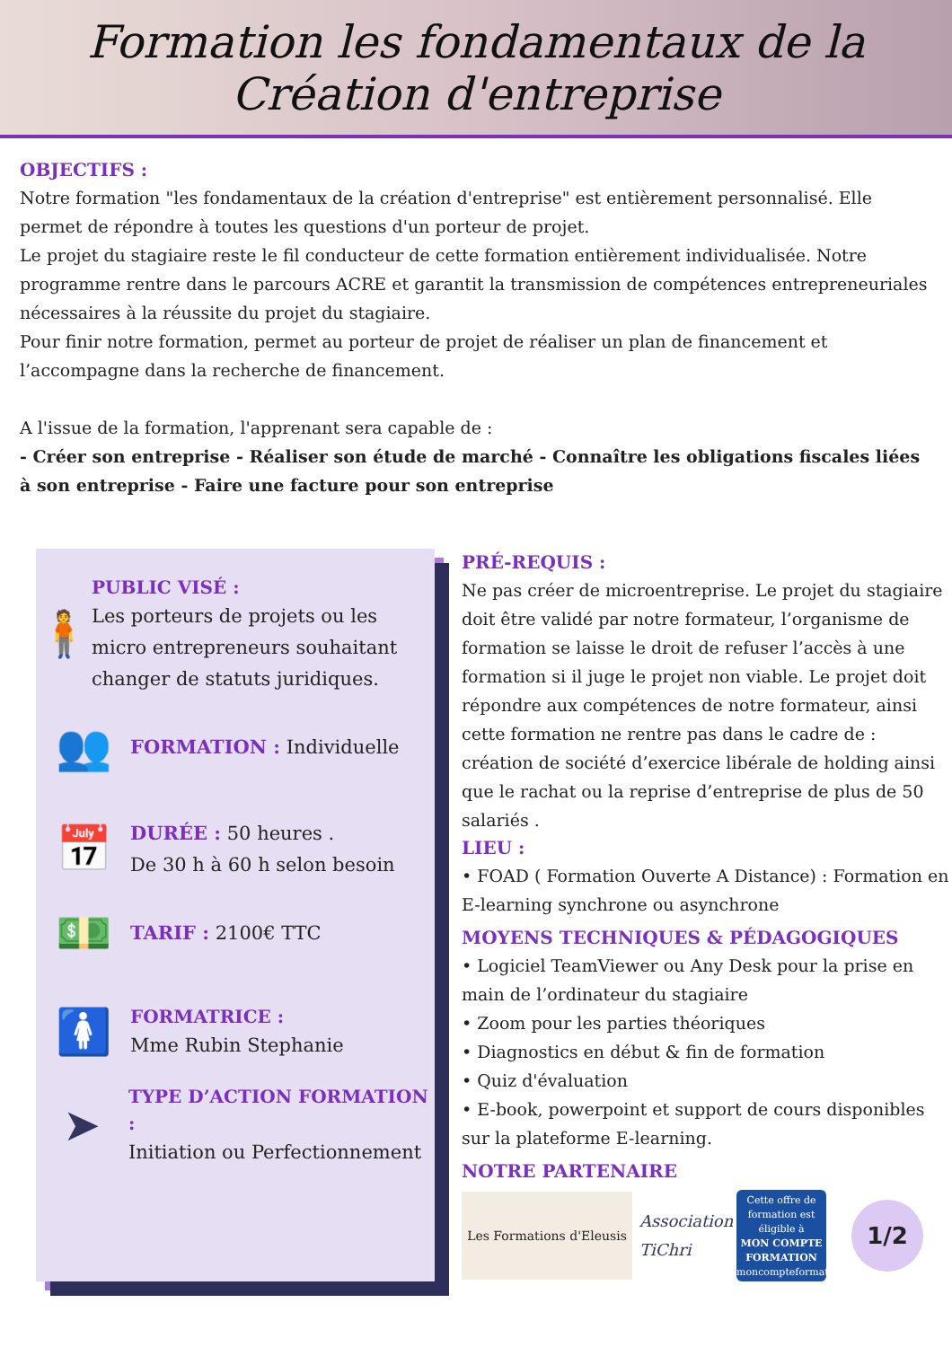Formation les fondamentaux de la
Création d'entreprise
OBJECTIFS :
Notre formation "les fondamentaux de la création d'entreprise" est entièrement personnalisé. Elle permet de répondre à toutes les questions d'un porteur de projet.
Le projet du stagiaire reste le fil conducteur de cette formation entièrement individualisée. Notre programme rentre dans le parcours ACRE et garantit la transmission de compétences entrepreneuriales nécessaires à la réussite du projet du stagiaire.
Pour finir notre formation, permet au porteur de projet de réaliser un plan de financement et l’accompagne dans la recherche de financement.
A l'issue de la formation, l'apprenant sera capable de :
- Créer son entreprise - Réaliser son étude de marché - Connaître les obligations fiscales liées à son entreprise - Faire une facture pour son entreprise
🧍
PUBLIC VISÉ :
Les porteurs de projets ou les micro entrepreneurs souhaitant changer de statuts juridiques.
👥
FORMATION : Individuelle
📅
DURÉE : 50 heures .
De 30 h à 60 h selon besoin
💵
TARIF : 2100€ TTC
🚺
FORMATRICE :
Mme Rubin Stephanie
➤
TYPE D’ACTION FORMATION :
Initiation ou Perfectionnement
PRÉ-REQUIS :
Ne pas créer de microentreprise. Le projet du stagiaire doit être validé par notre formateur, l’organisme de formation se laisse le droit de refuser l’accès à une formation si il juge le projet non viable. Le projet doit répondre aux compétences de notre formateur, ainsi cette formation ne rentre pas dans le cadre de : création de société d’exercice libérale de holding ainsi que le rachat ou la reprise d’entreprise de plus de 50 salariés .
LIEU :
• FOAD ( Formation Ouverte A Distance) : Formation en E-learning synchrone ou asynchrone
MOYENS TECHNIQUES & PÉDAGOGIQUES
• Logiciel TeamViewer ou Any Desk pour la prise en main de l’ordinateur du stagiaire
• Zoom pour les parties théoriques
• Diagnostics en début & fin de formation
• Quiz d'évaluation
• E-book, powerpoint et support de cours disponibles sur la plateforme E-learning.
NOTRE PARTENAIRE
Les Formations d'Eleusis
Association TiChri
Cette offre de formation est éligible à
MON COMPTE FORMATION
moncompteformation.gouv.fr
1/2